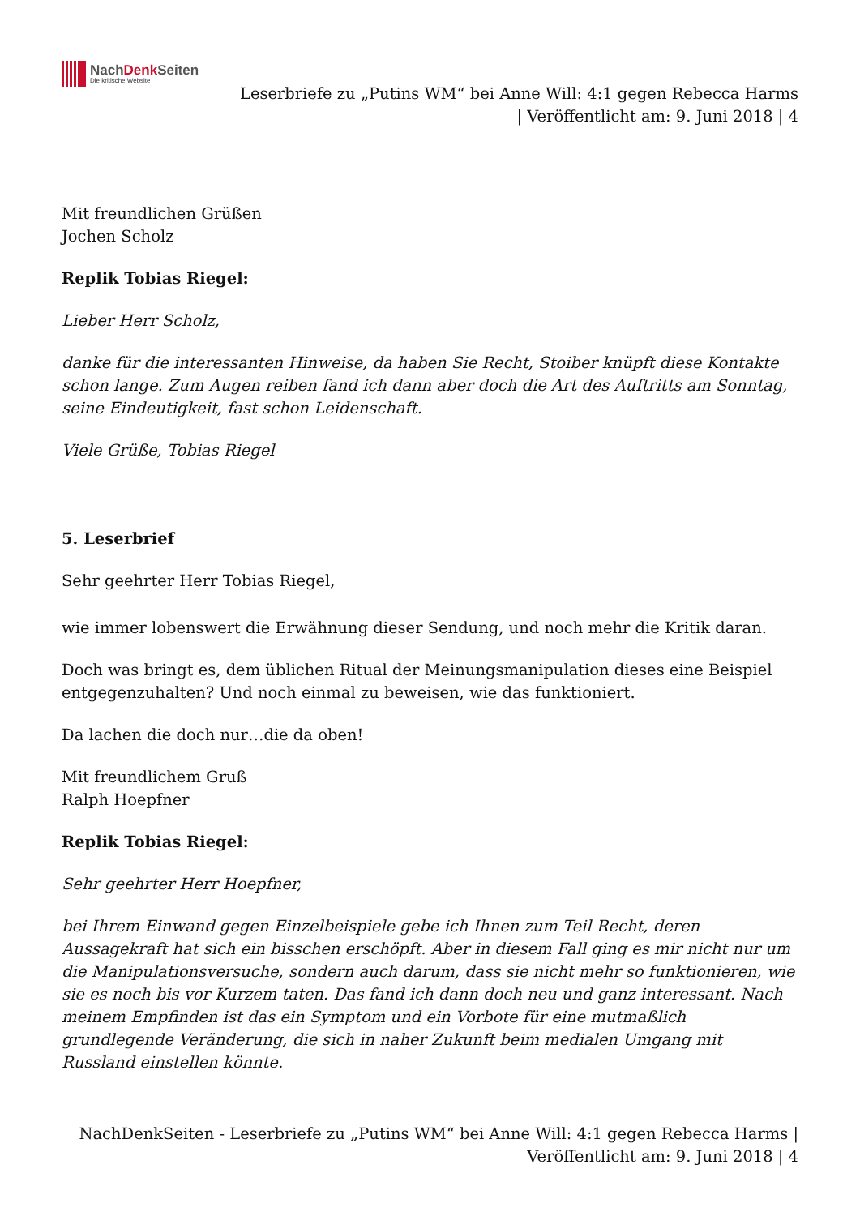NachDenk Seiten
Die kritische Website
Leserbriefe zu „Putins WM“ bei Anne Will: 4:1 gegen Rebecca Harms
| Veröffentlicht am: 9. Juni 2018 | 4
Mit freundlichen Grüßen
Jochen Scholz
Replik Tobias Riegel:
Lieber Herr Scholz,
danke für die interessanten Hinweise, da haben Sie Recht, Stoiber knüpft diese Kontakte schon lange. Zum Augen reiben fand ich dann aber doch die Art des Auftritts am Sonntag, seine Eindeutigkeit, fast schon Leidenschaft.
Viele Grüße, Tobias Riegel
5. Leserbrief
Sehr geehrter Herr Tobias Riegel,
wie immer lobenswert die Erwähnung dieser Sendung, und noch mehr die Kritik daran.
Doch was bringt es, dem üblichen Ritual der Meinungsmanipulation dieses eine Beispiel entgegenzuhalten? Und noch einmal zu beweisen, wie das funktioniert.
Da lachen die doch nur…die da oben!
Mit freundlichem Gruß
Ralph Hoepfner
Replik Tobias Riegel:
Sehr geehrter Herr Hoepfner,
bei Ihrem Einwand gegen Einzelbeispiele gebe ich Ihnen zum Teil Recht, deren Aussagekraft hat sich ein bisschen erschöpft. Aber in diesem Fall ging es mir nicht nur um die Manipulationsversuche, sondern auch darum, dass sie nicht mehr so funktionieren, wie sie es noch bis vor Kurzem taten. Das fand ich dann doch neu und ganz interessant. Nach meinem Empfinden ist das ein Symptom und ein Vorbote für eine mutmaßlich grundlegende Veränderung, die sich in naher Zukunft beim medialen Umgang mit Russland einstellen könnte.
NachDenkSeiten - Leserbriefe zu „Putins WM“ bei Anne Will: 4:1 gegen Rebecca Harms |
Veröffentlicht am: 9. Juni 2018 | 4